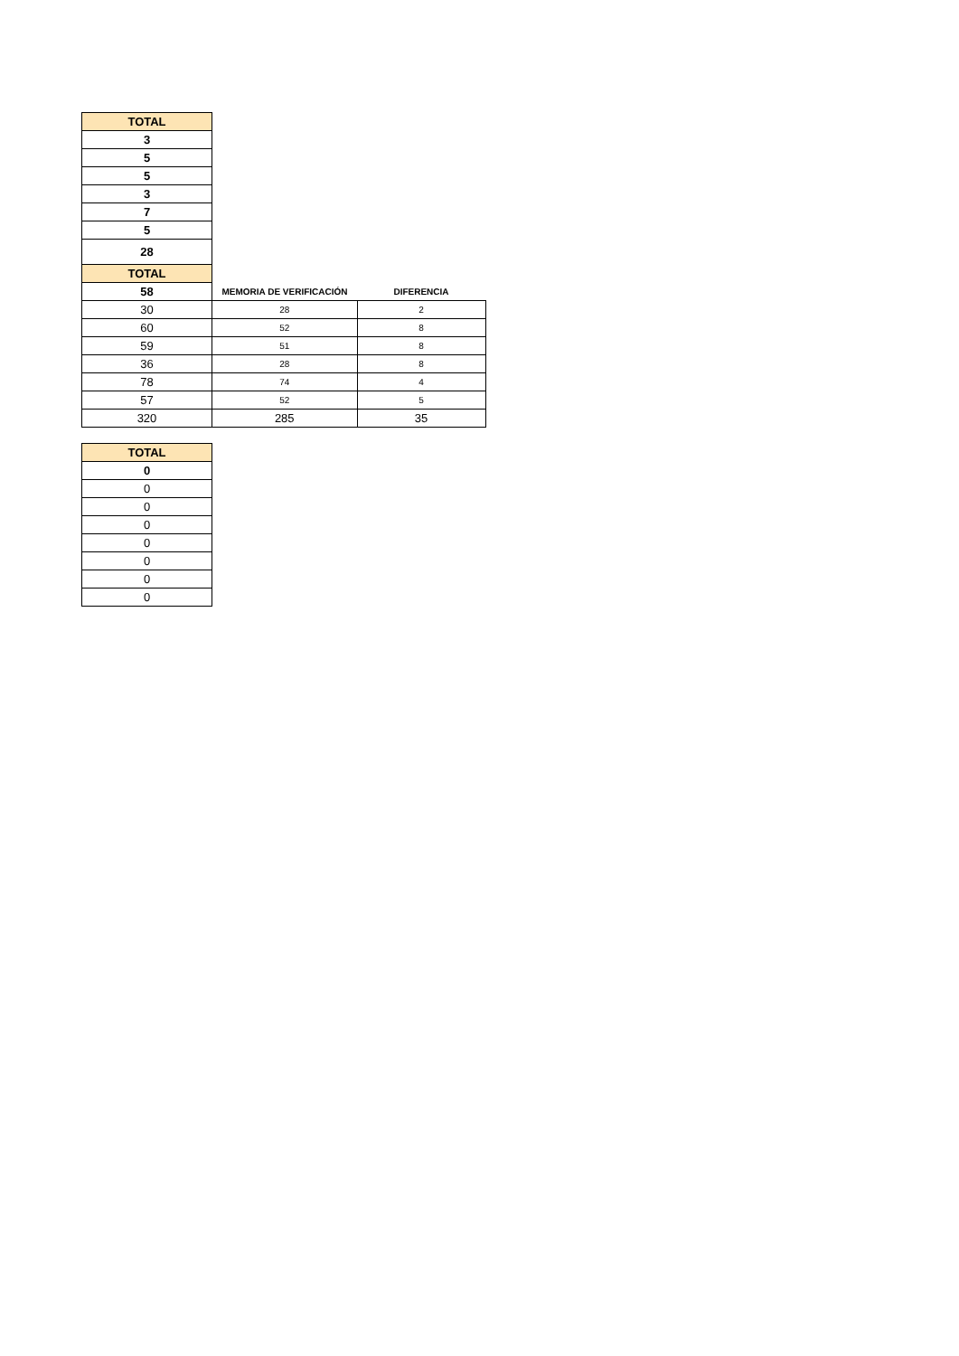| TOTAL | | |
| 3 | | |
| 5 | | |
| 5 | | |
| 3 | | |
| 7 | | |
| 5 | | |
| 28 | | |
| TOTAL | | |
| 58 | MEMORIA DE VERIFICACIÓN | DIFERENCIA |
| 30 | 28 | 2 |
| 60 | 52 | 8 |
| 59 | 51 | 8 |
| 36 | 28 | 8 |
| 78 | 74 | 4 |
| 57 | 52 | 5 |
| 320 | 285 | 35 |
| TOTAL |
| --- |
| 0 |
| 0 |
| 0 |
| 0 |
| 0 |
| 0 |
| 0 |
| 0 |